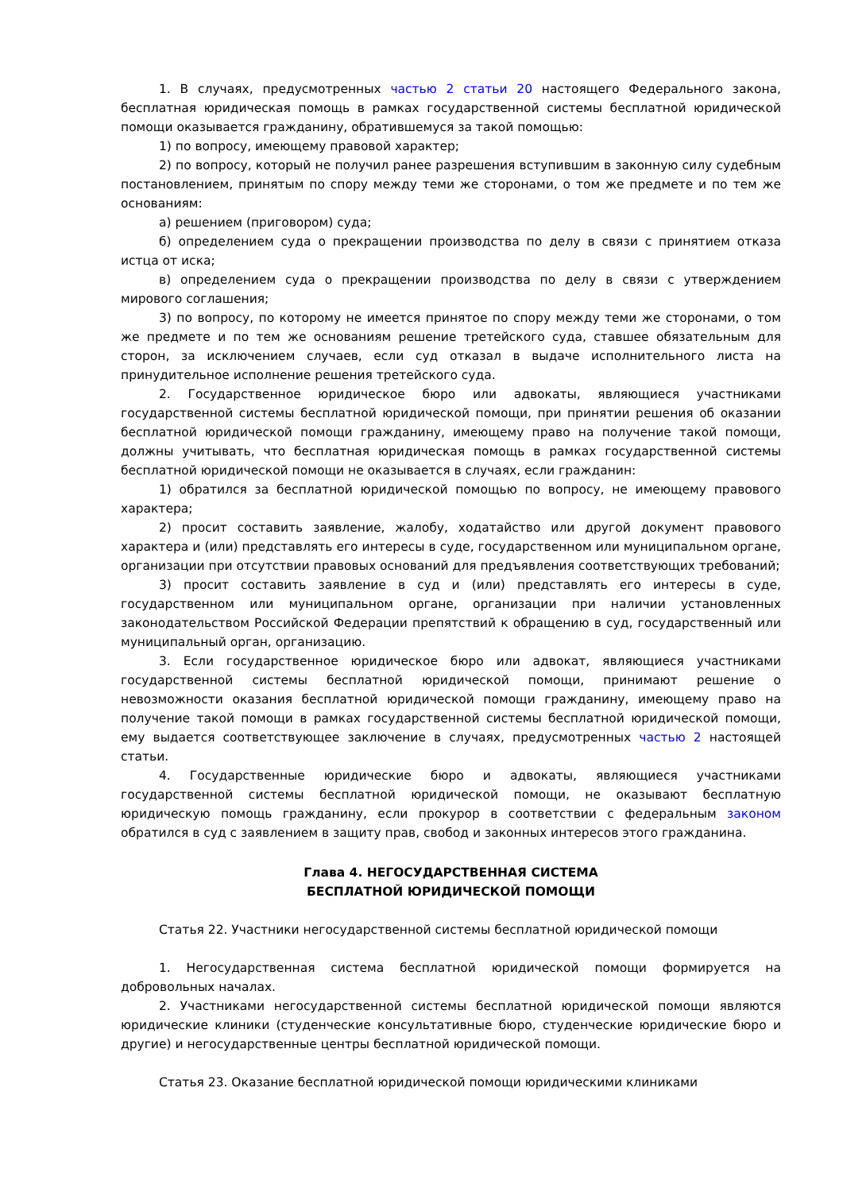1. В случаях, предусмотренных частью 2 статьи 20 настоящего Федерального закона, бесплатная юридическая помощь в рамках государственной системы бесплатной юридической помощи оказывается гражданину, обратившемуся за такой помощью:
1) по вопросу, имеющему правовой характер;
2) по вопросу, который не получил ранее разрешения вступившим в законную силу судебным постановлением, принятым по спору между теми же сторонами, о том же предмете и по тем же основаниям:
а) решением (приговором) суда;
б) определением суда о прекращении производства по делу в связи с принятием отказа истца от иска;
в) определением суда о прекращении производства по делу в связи с утверждением мирового соглашения;
3) по вопросу, по которому не имеется принятое по спору между теми же сторонами, о том же предмете и по тем же основаниям решение третейского суда, ставшее обязательным для сторон, за исключением случаев, если суд отказал в выдаче исполнительного листа на принудительное исполнение решения третейского суда.
2. Государственное юридическое бюро или адвокаты, являющиеся участниками государственной системы бесплатной юридической помощи, при принятии решения об оказании бесплатной юридической помощи гражданину, имеющему право на получение такой помощи, должны учитывать, что бесплатная юридическая помощь в рамках государственной системы бесплатной юридической помощи не оказывается в случаях, если гражданин:
1) обратился за бесплатной юридической помощью по вопросу, не имеющему правового характера;
2) просит составить заявление, жалобу, ходатайство или другой документ правового характера и (или) представлять его интересы в суде, государственном или муниципальном органе, организации при отсутствии правовых оснований для предъявления соответствующих требований;
3) просит составить заявление в суд и (или) представлять его интересы в суде, государственном или муниципальном органе, организации при наличии установленных законодательством Российской Федерации препятствий к обращению в суд, государственный или муниципальный орган, организацию.
3. Если государственное юридическое бюро или адвокат, являющиеся участниками государственной системы бесплатной юридической помощи, принимают решение о невозможности оказания бесплатной юридической помощи гражданину, имеющему право на получение такой помощи в рамках государственной системы бесплатной юридической помощи, ему выдается соответствующее заключение в случаях, предусмотренных частью 2 настоящей статьи.
4. Государственные юридические бюро и адвокаты, являющиеся участниками государственной системы бесплатной юридической помощи, не оказывают бесплатную юридическую помощь гражданину, если прокурор в соответствии с федеральным законом обратился в суд с заявлением в защиту прав, свобод и законных интересов этого гражданина.
Глава 4. НЕГОСУДАРСТВЕННАЯ СИСТЕМА
БЕСПЛАТНОЙ ЮРИДИЧЕСКОЙ ПОМОЩИ
Статья 22. Участники негосударственной системы бесплатной юридической помощи
1. Негосударственная система бесплатной юридической помощи формируется на добровольных началах.
2. Участниками негосударственной системы бесплатной юридической помощи являются юридические клиники (студенческие консультативные бюро, студенческие юридические бюро и другие) и негосударственные центры бесплатной юридической помощи.
Статья 23. Оказание бесплатной юридической помощи юридическими клиниками